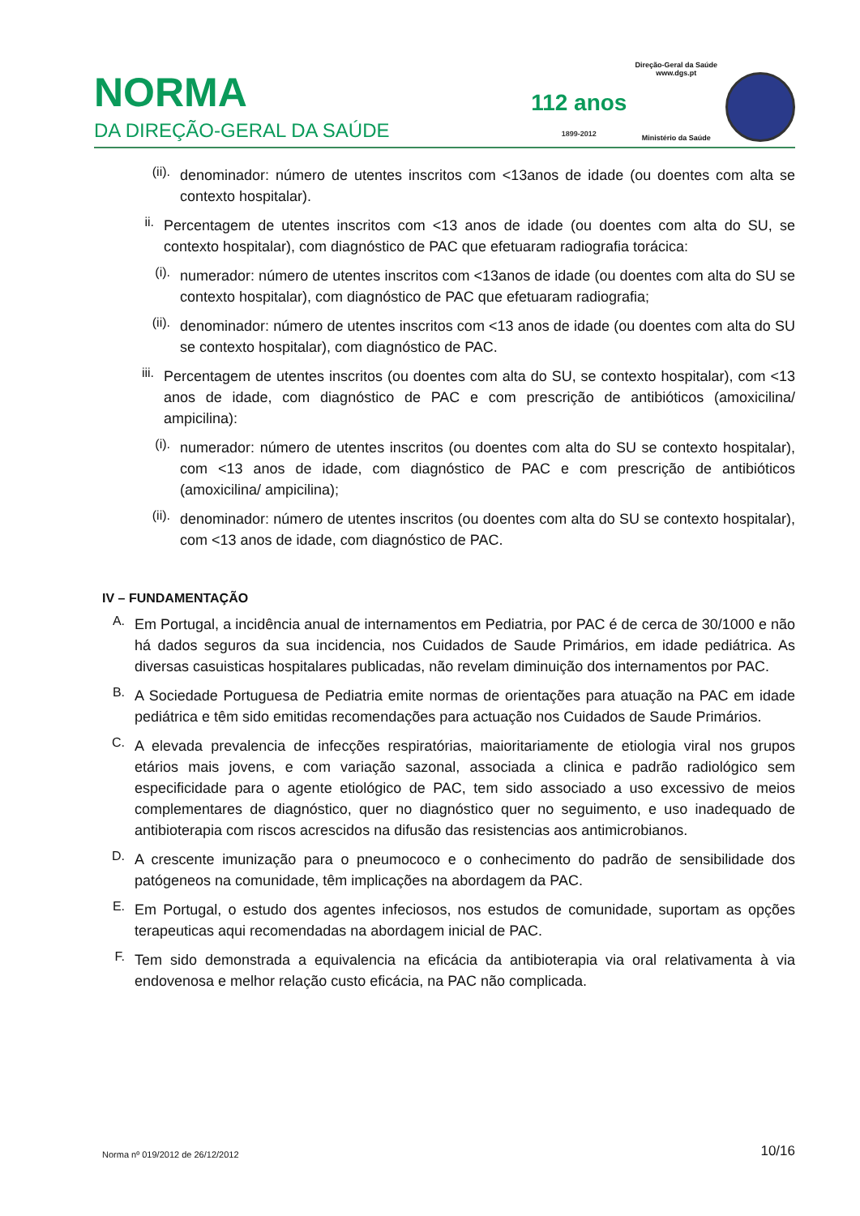NORMA
DA DIREÇÃO-GERAL DA SAÚDE
112 anos
1899-2012
Direção-Geral da Saúde
www.dgs.pt
Ministério da Saúde
(ii).
denominador: número de utentes inscritos com <13anos de idade (ou doentes com alta se contexto hospitalar).
ii.
Percentagem de utentes inscritos com <13 anos de idade (ou doentes com alta do SU, se contexto hospitalar), com diagnóstico de PAC que efetuaram radiografia torácica:
(i).
numerador: número de utentes inscritos com <13anos de idade (ou doentes com alta do SU se contexto hospitalar), com diagnóstico de PAC que efetuaram radiografia;
(ii).
denominador: número de utentes inscritos com <13 anos de idade (ou doentes com alta do SU se contexto hospitalar), com diagnóstico de PAC.
iii.
Percentagem de utentes inscritos (ou doentes com alta do SU, se contexto hospitalar), com <13 anos de idade, com diagnóstico de PAC e com prescrição de antibióticos (amoxicilina/ ampicilina):
(i).
numerador: número de utentes inscritos (ou doentes com alta do SU se contexto hospitalar), com <13 anos de idade, com diagnóstico de PAC e com prescrição de antibióticos (amoxicilina/ ampicilina);
(ii).
denominador: número de utentes inscritos (ou doentes com alta do SU se contexto hospitalar), com <13 anos de idade, com diagnóstico de PAC.
IV – FUNDAMENTAÇÃO
A.
Em Portugal, a incidência anual de internamentos em Pediatria, por PAC é de cerca de 30/1000 e não há dados seguros da sua incidencia, nos Cuidados de Saude Primários, em idade pediátrica. As diversas casuisticas hospitalares publicadas, não revelam diminuição dos internamentos por PAC.
B.
A Sociedade Portuguesa de Pediatria emite normas de orientações para atuação na PAC em idade pediátrica e têm sido emitidas recomendações para actuação nos Cuidados de Saude Primários.
C.
A elevada prevalencia de infecções respiratórias, maioritariamente de etiologia viral nos grupos etários mais jovens, e com variação sazonal, associada a clinica e padrão radiológico sem especificidade para o agente etiológico de PAC, tem sido associado a uso excessivo de meios complementares de diagnóstico, quer no diagnóstico quer no seguimento, e uso inadequado de antibioterapia com riscos acrescidos na difusão das resistencias aos antimicrobianos.
D.
A crescente imunização para o pneumococo e o conhecimento do padrão de sensibilidade dos patógeneos na comunidade, têm implicações na abordagem da PAC.
E.
Em Portugal, o estudo dos agentes infeciosos, nos estudos de comunidade, suportam as opções terapeuticas aqui recomendadas na abordagem inicial de PAC.
F.
Tem sido demonstrada a equivalencia na eficácia da antibioterapia via oral relativamenta à via endovenosa e melhor relação custo eficácia, na PAC não complicada.
Norma nº 019/2012 de 26/12/2012 10/16